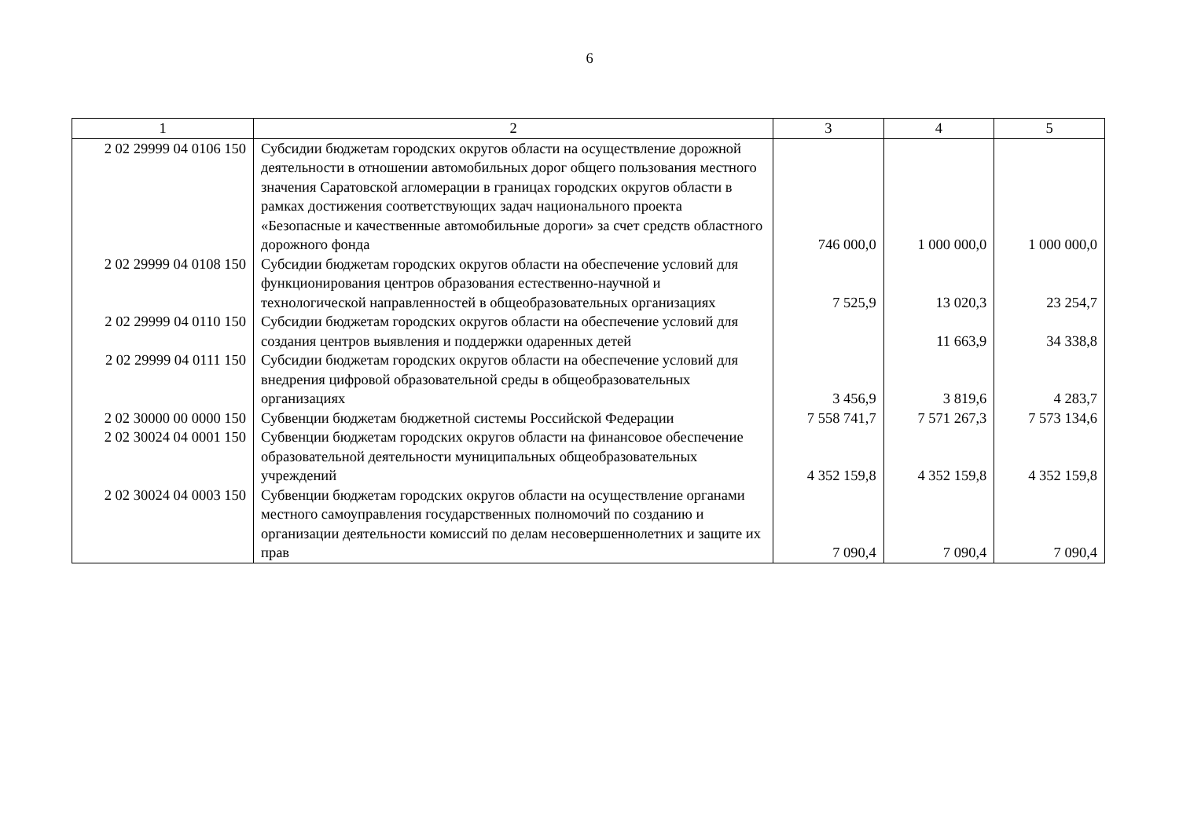6
| 1 | 2 | 3 | 4 | 5 |
| --- | --- | --- | --- | --- |
| 2 02 29999 04 0106 150 | Субсидии бюджетам городских округов области на осуществление дорожной деятельности в отношении автомобильных дорог общего пользования местного значения Саратовской агломерации в границах городских округов области в рамках достижения соответствующих задач национального проекта «Безопасные и качественные автомобильные дороги» за счет средств областного дорожного фонда | 746 000,0 | 1 000 000,0 | 1 000 000,0 |
| 2 02 29999 04 0108 150 | Субсидии бюджетам городских округов области на обеспечение условий для функционирования центров образования естественно-научной и технологической направленностей в общеобразовательных организациях | 7 525,9 | 13 020,3 | 23 254,7 |
| 2 02 29999 04 0110 150 | Субсидии бюджетам городских округов области на обеспечение условий для создания центров выявления и поддержки одаренных детей | | 11 663,9 | 34 338,8 |
| 2 02 29999 04 0111 150 | Субсидии бюджетам городских округов области на обеспечение условий для внедрения цифровой образовательной среды в общеобразовательных организациях | 3 456,9 | 3 819,6 | 4 283,7 |
| 2 02 30000 00 0000 150 | Субвенции бюджетам бюджетной системы Российской Федерации | 7 558 741,7 | 7 571 267,3 | 7 573 134,6 |
| 2 02 30024 04 0001 150 | Субвенции бюджетам городских округов области на финансовое обеспечение образовательной деятельности муниципальных общеобразовательных учреждений | 4 352 159,8 | 4 352 159,8 | 4 352 159,8 |
| 2 02 30024 04 0003 150 | Субвенции бюджетам городских округов области на осуществление органами местного самоуправления государственных полномочий по созданию и организации деятельности комиссий по делам несовершеннолетних и защите их прав | 7 090,4 | 7 090,4 | 7 090,4 |